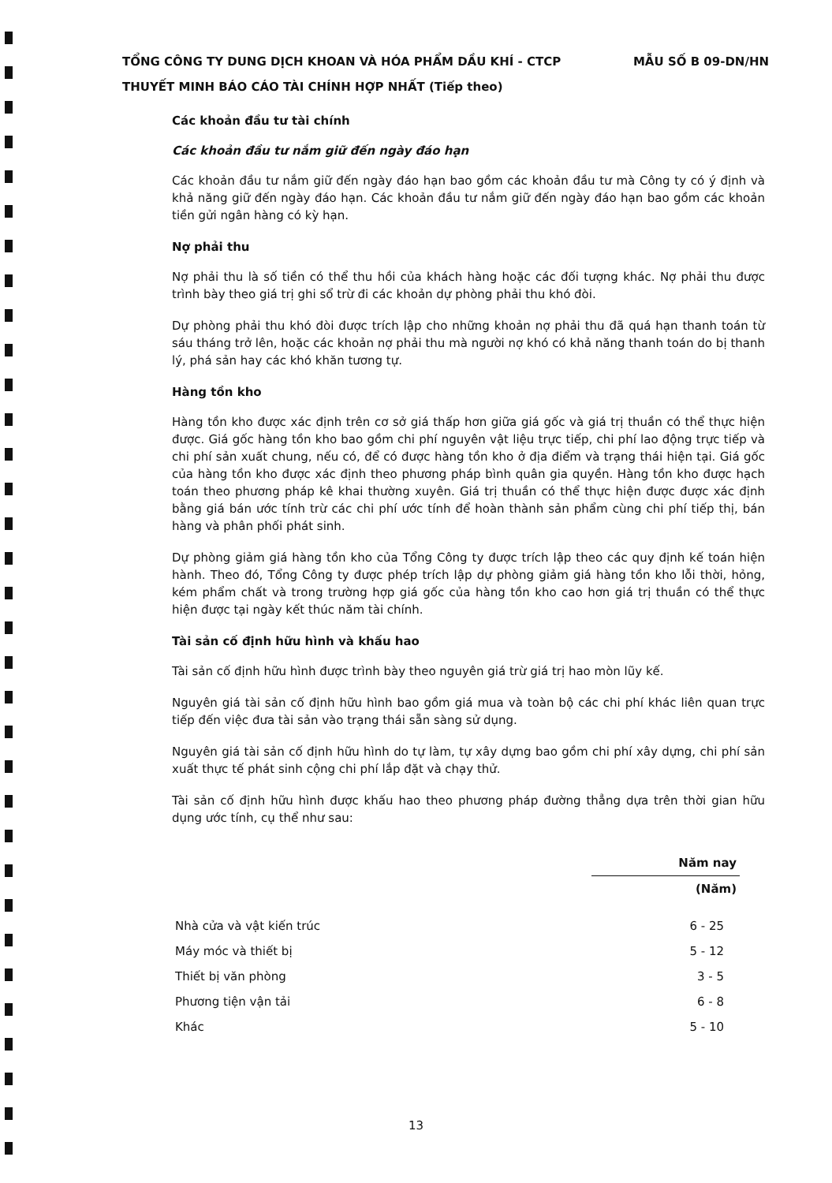MẪU SỐ B 09-DN/HN TỔNG CÔNG TY DUNG DỊCH KHOAN VÀ HÓA PHẨM DẦU KHÍ - CTCP
THUYẾT MINH BÁO CÁO TÀI CHÍNH HỢP NHẤT (Tiếp theo)
Các khoản đầu tư tài chính
Các khoản đầu tư nắm giữ đến ngày đáo hạn
Các khoản đầu tư nắm giữ đến ngày đáo hạn bao gồm các khoản đầu tư mà Công ty có ý định và khả năng giữ đến ngày đáo hạn. Các khoản đầu tư nắm giữ đến ngày đáo hạn bao gồm các khoản tiền gửi ngân hàng có kỳ hạn.
Nợ phải thu
Nợ phải thu là số tiền có thể thu hồi của khách hàng hoặc các đối tượng khác. Nợ phải thu được trình bày theo giá trị ghi sổ trừ đi các khoản dự phòng phải thu khó đòi.
Dự phòng phải thu khó đòi được trích lập cho những khoản nợ phải thu đã quá hạn thanh toán từ sáu tháng trở lên, hoặc các khoản nợ phải thu mà người nợ khó có khả năng thanh toán do bị thanh lý, phá sản hay các khó khăn tương tự.
Hàng tồn kho
Hàng tồn kho được xác định trên cơ sở giá thấp hơn giữa giá gốc và giá trị thuần có thể thực hiện được. Giá gốc hàng tồn kho bao gồm chi phí nguyên vật liệu trực tiếp, chi phí lao động trực tiếp và chi phí sản xuất chung, nếu có, để có được hàng tồn kho ở địa điểm và trạng thái hiện tại. Giá gốc của hàng tồn kho được xác định theo phương pháp bình quân gia quyền. Hàng tồn kho được hạch toán theo phương pháp kê khai thường xuyên. Giá trị thuần có thể thực hiện được được xác định bằng giá bán ước tính trừ các chi phí ước tính để hoàn thành sản phẩm cùng chi phí tiếp thị, bán hàng và phân phối phát sinh.
Dự phòng giảm giá hàng tồn kho của Tổng Công ty được trích lập theo các quy định kế toán hiện hành. Theo đó, Tổng Công ty được phép trích lập dự phòng giảm giá hàng tồn kho lỗi thời, hỏng, kém phẩm chất và trong trường hợp giá gốc của hàng tồn kho cao hơn giá trị thuần có thể thực hiện được tại ngày kết thúc năm tài chính.
Tài sản cố định hữu hình và khấu hao
Tài sản cố định hữu hình được trình bày theo nguyên giá trừ giá trị hao mòn lũy kế.
Nguyên giá tài sản cố định hữu hình bao gồm giá mua và toàn bộ các chi phí khác liên quan trực tiếp đến việc đưa tài sản vào trạng thái sẵn sàng sử dụng.
Nguyên giá tài sản cố định hữu hình do tự làm, tự xây dựng bao gồm chi phí xây dựng, chi phí sản xuất thực tế phát sinh cộng chi phí lắp đặt và chạy thử.
Tài sản cố định hữu hình được khấu hao theo phương pháp đường thẳng dựa trên thời gian hữu dụng ước tính, cụ thể như sau:
| | Năm nay |
| --- | --- |
| | (Năm) |
| Nhà cửa và vật kiến trúc | 6 - 25 |
| Máy móc và thiết bị | 5 - 12 |
| Thiết bị văn phòng | 3 - 5 |
| Phương tiện vận tải | 6 - 8 |
| Khác | 5 - 10 |
13